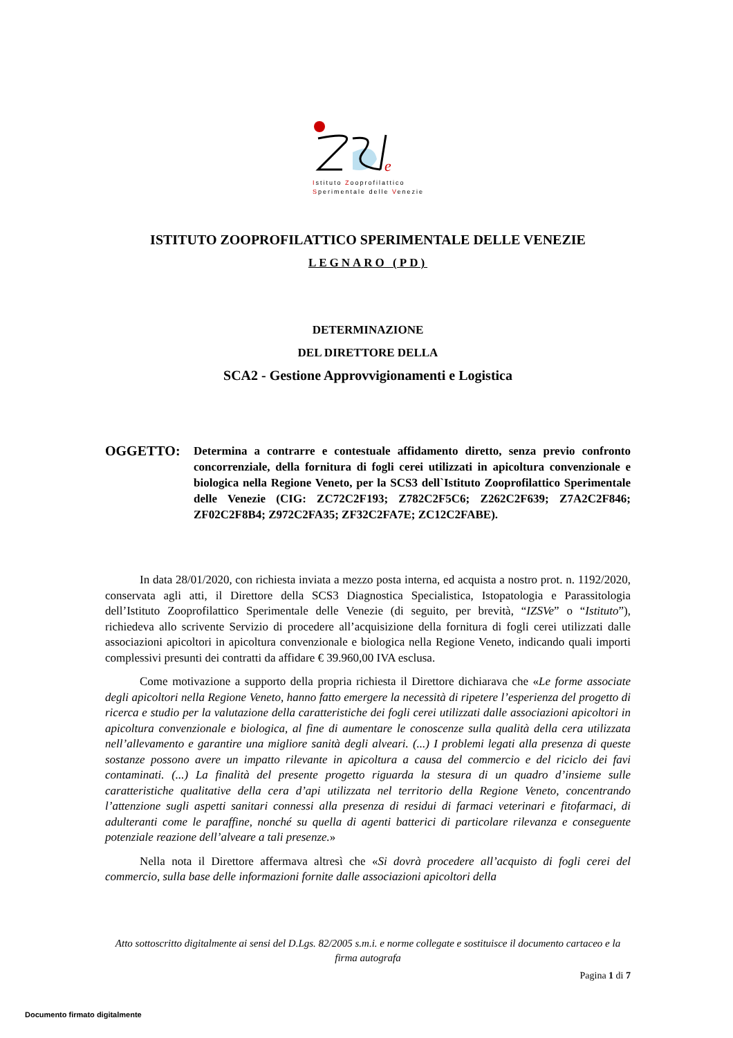e
Istituto Zooprofilattico
Sperimentale delle Venezie
ISTITUTO ZOOPROFILATTICO SPERIMENTALE DELLE VENEZIE
LEGNARO (PD)
DETERMINAZIONE
DEL DIRETTORE DELLA
SCA2 - Gestione Approvvigionamenti e Logistica
OGGETTO:
Determina a contrarre e contestuale affidamento diretto, senza previo confronto concorrenziale, della fornitura di fogli cerei utilizzati in apicoltura convenzionale e biologica nella Regione Veneto, per la SCS3 dell`Istituto Zooprofilattico Sperimentale delle Venezie (CIG: ZC72C2F193; Z782C2F5C6; Z262C2F639; Z7A2C2F846; ZF02C2F8B4; Z972C2FA35; ZF32C2FA7E; ZC12C2FABE).
In data 28/01/2020, con richiesta inviata a mezzo posta interna, ed acquista a nostro prot. n. 1192/2020, conservata agli atti, il Direttore della SCS3 Diagnostica Specialistica, Istopatologia e Parassitologia dell’Istituto Zooprofilattico Sperimentale delle Venezie (di seguito, per brevità, “IZSVe” o “Istituto”), richiedeva allo scrivente Servizio di procedere all’acquisizione della fornitura di fogli cerei utilizzati dalle associazioni apicoltori in apicoltura convenzionale e biologica nella Regione Veneto, indicando quali importi complessivi presunti dei contratti da affidare € 39.960,00 IVA esclusa.
Come motivazione a supporto della propria richiesta il Direttore dichiarava che «Le forme associate degli apicoltori nella Regione Veneto, hanno fatto emergere la necessità di ripetere l’esperienza del progetto di ricerca e studio per la valutazione della caratteristiche dei fogli cerei utilizzati dalle associazioni apicoltori in apicoltura convenzionale e biologica, al fine di aumentare le conoscenze sulla qualità della cera utilizzata nell’allevamento e garantire una migliore sanità degli alveari. (...) I problemi legati alla presenza di queste sostanze possono avere un impatto rilevante in apicoltura a causa del commercio e del riciclo dei favi contaminati. (...) La finalità del presente progetto riguarda la stesura di un quadro d’insieme sulle caratteristiche qualitative della cera d’api utilizzata nel territorio della Regione Veneto, concentrando l’attenzione sugli aspetti sanitari connessi alla presenza di residui di farmaci veterinari e fitofarmaci, di adulteranti come le paraffine, nonché su quella di agenti batterici di particolare rilevanza e conseguente potenziale reazione dell’alveare a tali presenze.»
Nella nota il Direttore affermava altresì che «Si dovrà procedere all’acquisto di fogli cerei del commercio, sulla base delle informazioni fornite dalle associazioni apicoltori della
Atto sottoscritto digitalmente ai sensi del D.Lgs. 82/2005 s.m.i. e norme collegate e sostituisce il documento cartaceo e la firma autografa
Pagina 1 di 7
Documento firmato digitalmente